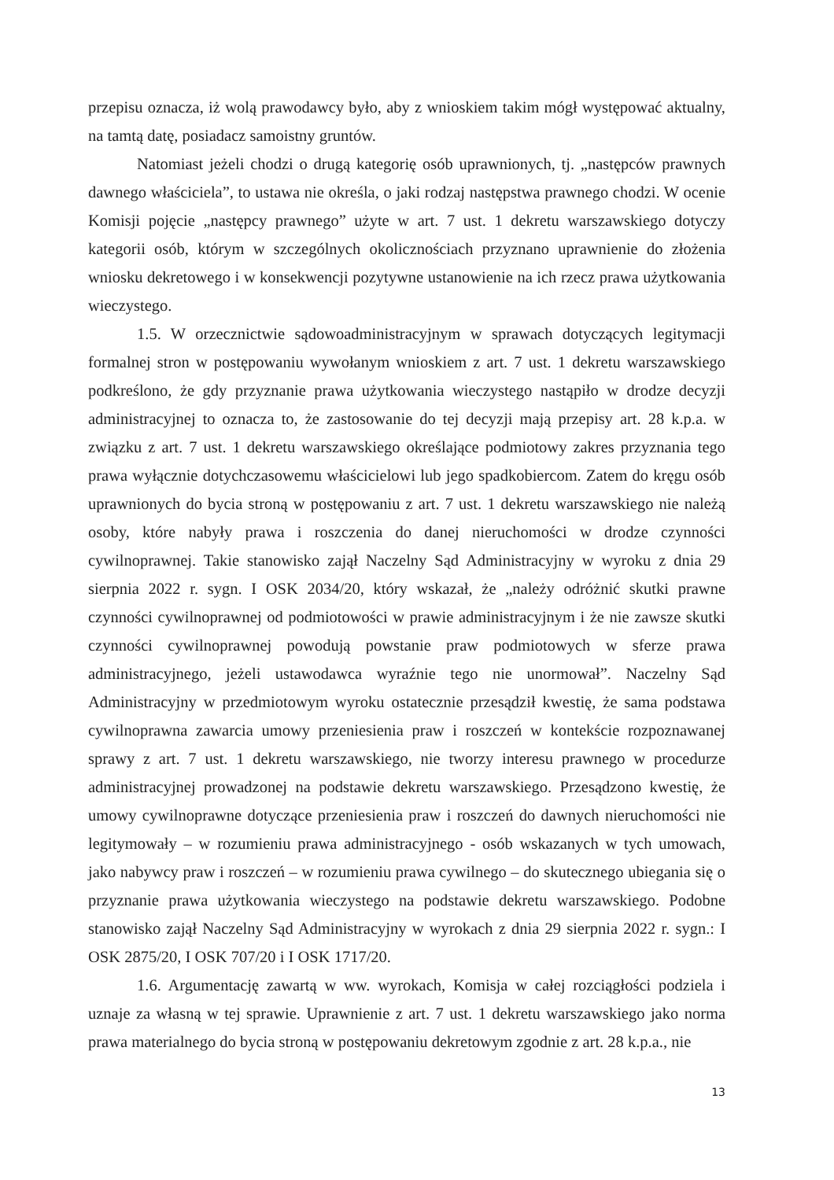przepisu oznacza, iż wolą prawodawcy było, aby z wnioskiem takim mógł występować aktualny, na tamtą datę, posiadacz samoistny gruntów.
Natomiast jeżeli chodzi o drugą kategorię osób uprawnionych, tj. „następców prawnych dawnego właściciela”, to ustawa nie określa, o jaki rodzaj następstwa prawnego chodzi. W ocenie Komisji pojęcie „następcy prawnego” użyte w art. 7 ust. 1 dekretu warszawskiego dotyczy kategorii osób, którym w szczególnych okolicznościach przyznano uprawnienie do złożenia wniosku dekretowego i w konsekwencji pozytywne ustanowienie na ich rzecz prawa użytkowania wieczystego.
1.5. W orzecznictwie sądowoadministracyjnym w sprawach dotyczących legitymacji formalnej stron w postępowaniu wywołanym wnioskiem z art. 7 ust. 1 dekretu warszawskiego podkreślono, że gdy przyznanie prawa użytkowania wieczystego nastąpiło w drodze decyzji administracyjnej to oznacza to, że zastosowanie do tej decyzji mają przepisy art. 28 k.p.a. w związku z art. 7 ust. 1 dekretu warszawskiego określające podmiotowy zakres przyznania tego prawa wyłącznie dotychczasowemu właścicielowi lub jego spadkobiercom. Zatem do kręgu osób uprawnionych do bycia stroną w postępowaniu z art. 7 ust. 1 dekretu warszawskiego nie należą osoby, które nabyły prawa i roszczenia do danej nieruchomości w drodze czynności cywilnoprawnej. Takie stanowisko zajął Naczelny Sąd Administracyjny w wyroku z dnia 29 sierpnia 2022 r. sygn. I OSK 2034/20, który wskazał, że „należy odróżnić skutki prawne czynności cywilnoprawnej od podmiotowości w prawie administracyjnym i że nie zawsze skutki czynności cywilnoprawnej powodują powstanie praw podmiotowych w sferze prawa administracyjnego, jeżeli ustawodawca wyraźnie tego nie unormował”. Naczelny Sąd Administracyjny w przedmiotowym wyroku ostatecznie przesądził kwestię, że sama podstawa cywilnoprawna zawarcia umowy przeniesienia praw i roszczeń w kontekście rozpoznawanej sprawy z art. 7 ust. 1 dekretu warszawskiego, nie tworzy interesu prawnego w procedurze administracyjnej prowadzonej na podstawie dekretu warszawskiego. Przesądzono kwestię, że umowy cywilnoprawne dotyczące przeniesienia praw i roszczeń do dawnych nieruchomości nie legitymowały – w rozumieniu prawa administracyjnego - osób wskazanych w tych umowach, jako nabywcy praw i roszczeń – w rozumieniu prawa cywilnego – do skutecznego ubiegania się o przyznanie prawa użytkowania wieczystego na podstawie dekretu warszawskiego. Podobne stanowisko zajął Naczelny Sąd Administracyjny w wyrokach z dnia 29 sierpnia 2022 r. sygn.: I OSK 2875/20, I OSK 707/20 i I OSK 1717/20.
1.6. Argumentację zawartą w ww. wyrokach, Komisja w całej rozciągłości podziela i uznaje za własną w tej sprawie. Uprawnienie z art. 7 ust. 1 dekretu warszawskiego jako norma prawa materialnego do bycia stroną w postępowaniu dekretowym zgodnie z art. 28 k.p.a., nie
13